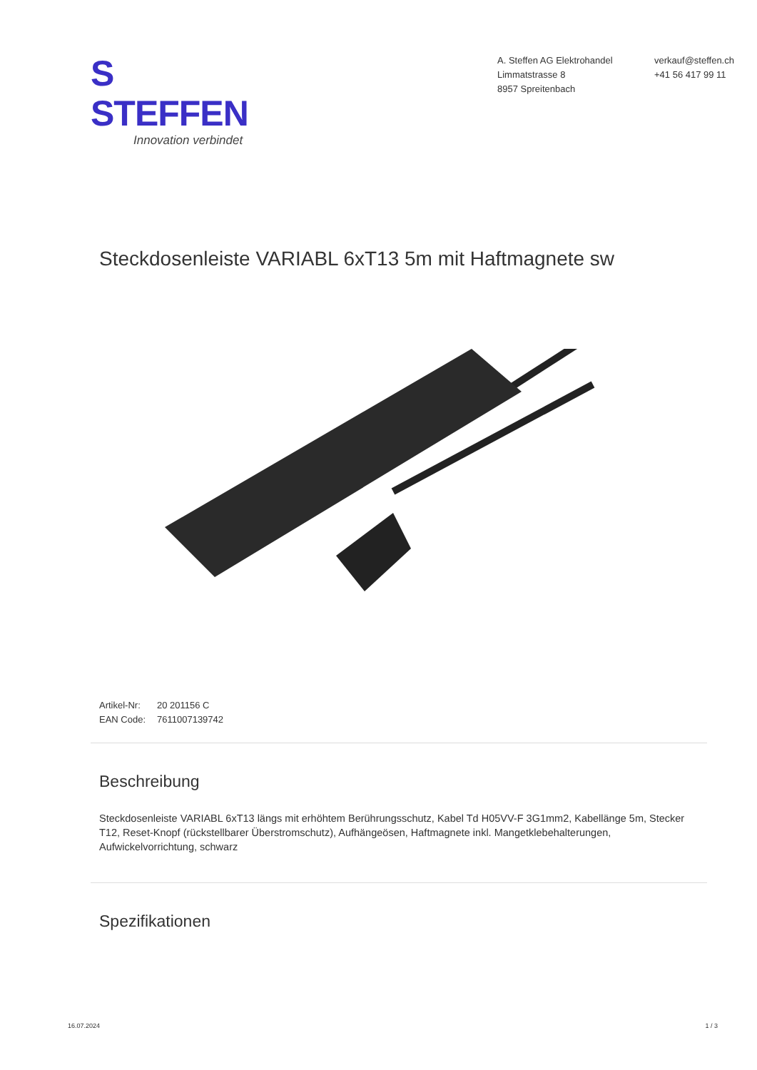S STEFFEN
Innovation verbindet
A. Steffen AG Elektrohandel
Limmatstrasse 8
8957 Spreitenbach
verkauf@steffen.ch
+41 56 417 99 11
Steckdosenleiste VARIABL 6xT13 5m mit Haftmagnete sw
Artikel-Nr: 20 201156 C
EAN Code: 7611007139742
Beschreibung
Steckdosenleiste VARIABL 6xT13 längs mit erhöhtem Berührungsschutz, Kabel Td H05VV-F 3G1mm2, Kabellänge 5m, Stecker T12, Reset-Knopf (rückstellbarer Überstromschutz), Aufhängeösen, Haftmagnete inkl. Mangetklebehalterungen, Aufwickelvorrichtung, schwarz
Spezifikationen
16.07.2024 1 / 3